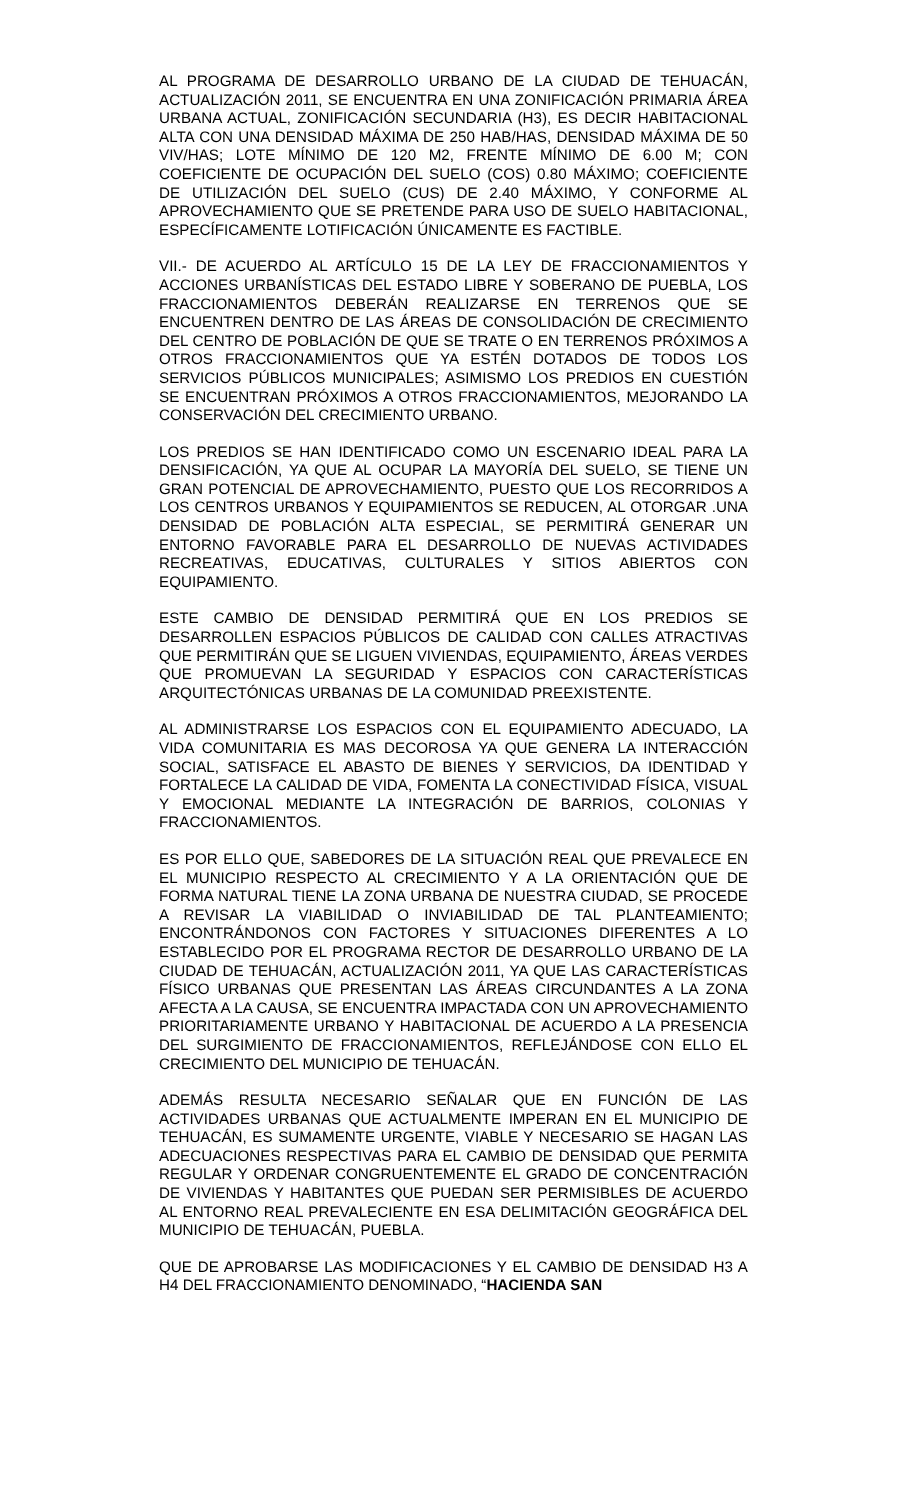AL PROGRAMA DE DESARROLLO URBANO DE LA CIUDAD DE TEHUACÁN, ACTUALIZACIÓN 2011, SE ENCUENTRA EN UNA ZONIFICACIÓN PRIMARIA ÁREA URBANA ACTUAL, ZONIFICACIÓN SECUNDARIA (H3), ES DECIR HABITACIONAL ALTA CON UNA DENSIDAD MÁXIMA DE 250 HAB/HAS, DENSIDAD MÁXIMA DE 50 VIV/HAS; LOTE MÍNIMO DE 120 M2, FRENTE MÍNIMO DE 6.00 M; CON COEFICIENTE DE OCUPACIÓN DEL SUELO (COS) 0.80 MÁXIMO; COEFICIENTE DE UTILIZACIÓN DEL SUELO (CUS) DE 2.40 MÁXIMO, Y CONFORME AL APROVECHAMIENTO QUE SE PRETENDE PARA USO DE SUELO HABITACIONAL, ESPECÍFICAMENTE LOTIFICACIÓN ÚNICAMENTE ES FACTIBLE.
VII.- DE ACUERDO AL ARTÍCULO 15 DE LA LEY DE FRACCIONAMIENTOS Y ACCIONES URBANÍSTICAS DEL ESTADO LIBRE Y SOBERANO DE PUEBLA, LOS FRACCIONAMIENTOS DEBERÁN REALIZARSE EN TERRENOS QUE SE ENCUENTREN DENTRO DE LAS ÁREAS DE CONSOLIDACIÓN DE CRECIMIENTO DEL CENTRO DE POBLACIÓN DE QUE SE TRATE O EN TERRENOS PRÓXIMOS A OTROS FRACCIONAMIENTOS QUE YA ESTÉN DOTADOS DE TODOS LOS SERVICIOS PÚBLICOS MUNICIPALES; ASIMISMO LOS PREDIOS EN CUESTIÓN SE ENCUENTRAN PRÓXIMOS A OTROS FRACCIONAMIENTOS, MEJORANDO LA CONSERVACIÓN DEL CRECIMIENTO URBANO.
LOS PREDIOS SE HAN IDENTIFICADO COMO UN ESCENARIO IDEAL PARA LA DENSIFICACIÓN, YA QUE AL OCUPAR LA MAYORÍA DEL SUELO, SE TIENE UN GRAN POTENCIAL DE APROVECHAMIENTO, PUESTO QUE LOS RECORRIDOS A LOS CENTROS URBANOS Y EQUIPAMIENTOS SE REDUCEN, AL OTORGAR .UNA DENSIDAD DE POBLACIÓN ALTA ESPECIAL, SE PERMITIRÁ GENERAR UN ENTORNO FAVORABLE PARA EL DESARROLLO DE NUEVAS ACTIVIDADES RECREATIVAS, EDUCATIVAS, CULTURALES Y SITIOS ABIERTOS CON EQUIPAMIENTO.
ESTE CAMBIO DE DENSIDAD PERMITIRÁ QUE EN LOS PREDIOS SE DESARROLLEN ESPACIOS PÚBLICOS DE CALIDAD CON CALLES ATRACTIVAS QUE PERMITIRÁN QUE SE LIGUEN VIVIENDAS, EQUIPAMIENTO, ÁREAS VERDES QUE PROMUEVAN LA SEGURIDAD Y ESPACIOS CON CARACTERÍSTICAS ARQUITECTÓNICAS URBANAS DE LA COMUNIDAD PREEXISTENTE.
AL ADMINISTRARSE LOS ESPACIOS CON EL EQUIPAMIENTO ADECUADO, LA VIDA COMUNITARIA ES MAS DECOROSA YA QUE GENERA LA INTERACCIÓN SOCIAL, SATISFACE EL ABASTO DE BIENES Y SERVICIOS, DA IDENTIDAD Y FORTALECE LA CALIDAD DE VIDA, FOMENTA LA CONECTIVIDAD FÍSICA, VISUAL Y EMOCIONAL MEDIANTE LA INTEGRACIÓN DE BARRIOS, COLONIAS Y FRACCIONAMIENTOS.
ES POR ELLO QUE, SABEDORES DE LA SITUACIÓN REAL QUE PREVALECE EN EL MUNICIPIO RESPECTO AL CRECIMIENTO Y A LA ORIENTACIÓN QUE DE FORMA NATURAL TIENE LA ZONA URBANA DE NUESTRA CIUDAD, SE PROCEDE A REVISAR LA VIABILIDAD O INVIABILIDAD DE TAL PLANTEAMIENTO; ENCONTRÁNDONOS CON FACTORES Y SITUACIONES DIFERENTES A LO ESTABLECIDO POR EL PROGRAMA RECTOR DE DESARROLLO URBANO DE LA CIUDAD DE TEHUACÁN, ACTUALIZACIÓN 2011, YA QUE LAS CARACTERÍSTICAS FÍSICO URBANAS QUE PRESENTAN LAS ÁREAS CIRCUNDANTES A LA ZONA AFECTA A LA CAUSA, SE ENCUENTRA IMPACTADA CON UN APROVECHAMIENTO PRIORITARIAMENTE URBANO Y HABITACIONAL DE ACUERDO A LA PRESENCIA DEL SURGIMIENTO DE FRACCIONAMIENTOS, REFLEJÁNDOSE CON ELLO EL CRECIMIENTO DEL MUNICIPIO DE TEHUACÁN.
ADEMÁS RESULTA NECESARIO SEÑALAR QUE EN FUNCIÓN DE LAS ACTIVIDADES URBANAS QUE ACTUALMENTE IMPERAN EN EL MUNICIPIO DE TEHUACÁN, ES SUMAMENTE URGENTE, VIABLE Y NECESARIO SE HAGAN LAS ADECUACIONES RESPECTIVAS PARA EL CAMBIO DE DENSIDAD QUE PERMITA REGULAR Y ORDENAR CONGRUENTEMENTE EL GRADO DE CONCENTRACIÓN DE VIVIENDAS Y HABITANTES QUE PUEDAN SER PERMISIBLES DE ACUERDO AL ENTORNO REAL PREVALECIENTE EN ESA DELIMITACIÓN GEOGRÁFICA DEL MUNICIPIO DE TEHUACÁN, PUEBLA.
QUE DE APROBARSE LAS MODIFICACIONES Y EL CAMBIO DE DENSIDAD H3 A H4 DEL FRACCIONAMIENTO DENOMINADO, “HACIENDA SAN